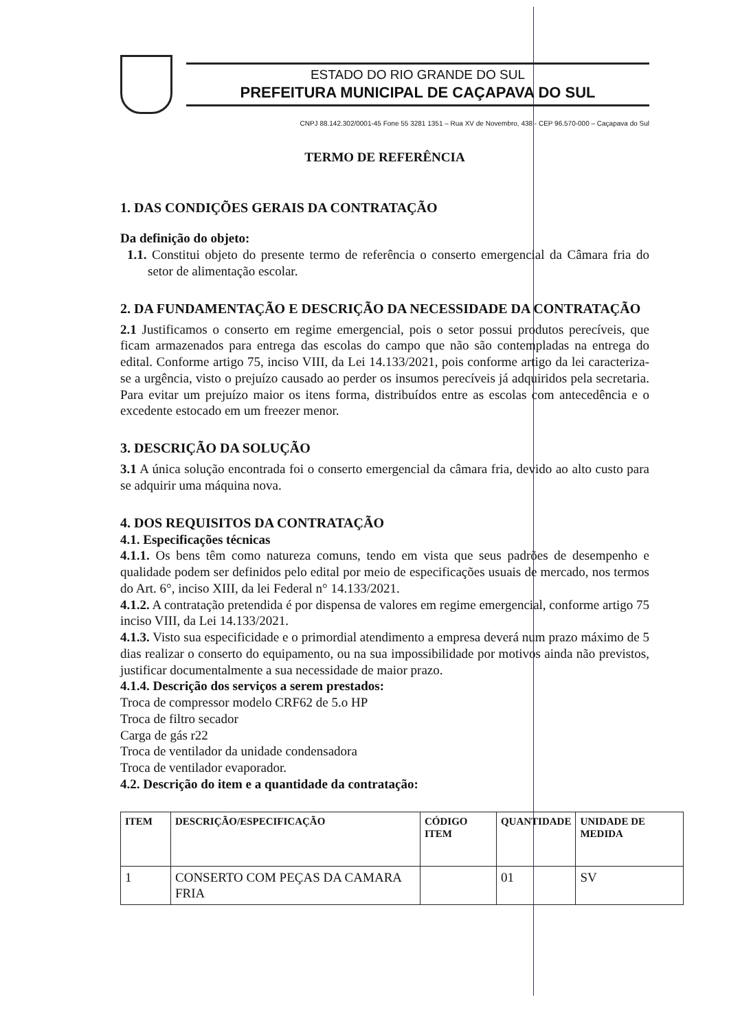ESTADO DO RIO GRANDE DO SUL
PREFEITURA MUNICIPAL DE CAÇAPAVA DO SUL
CNPJ 88.142.302/0001-45 Fone 55 3281 1351 – Rua XV de Novembro, 438 - CEP 96.570-000 – Caçapava do Sul
TERMO DE REFERÊNCIA
1. DAS CONDIÇÕES GERAIS DA CONTRATAÇÃO
Da definição do objeto:
1.1. Constitui objeto do presente termo de referência o conserto emergencial da Câmara fria do setor de alimentação escolar.
2. DA FUNDAMENTAÇÃO E DESCRIÇÃO DA NECESSIDADE DA CONTRATAÇÃO
2.1 Justificamos o conserto em regime emergencial, pois o setor possui produtos perecíveis, que ficam armazenados para entrega das escolas do campo que não são contempladas na entrega do edital. Conforme artigo 75, inciso VIII, da Lei 14.133/2021, pois conforme artigo da lei caracteriza-se a urgência, visto o prejuízo causado ao perder os insumos perecíveis já adquiridos pela secretaria. Para evitar um prejuízo maior os itens forma, distribuídos entre as escolas com antecedência e o excedente estocado em um freezer menor.
3. DESCRIÇÃO DA SOLUÇÃO
3.1 A única solução encontrada foi o conserto emergencial da câmara fria, devido ao alto custo para se adquirir uma máquina nova.
4. DOS REQUISITOS DA CONTRATAÇÃO
4.1. Especificações técnicas
4.1.1. Os bens têm como natureza comuns, tendo em vista que seus padrões de desempenho e qualidade podem ser definidos pelo edital por meio de especificações usuais de mercado, nos termos do Art. 6°, inciso XIII, da lei Federal n° 14.133/2021.
4.1.2. A contratação pretendida é por dispensa de valores em regime emergencial, conforme artigo 75 inciso VIII, da Lei 14.133/2021.
4.1.3. Visto sua especificidade e o primordial atendimento a empresa deverá num prazo máximo de 5 dias realizar o conserto do equipamento, ou na sua impossibilidade por motivos ainda não previstos, justificar documentalmente a sua necessidade de maior prazo.
4.1.4. Descrição dos serviços a serem prestados:
Troca de compressor modelo CRF62 de 5.o HP
Troca de filtro secador
Carga de gás r22
Troca de ventilador da unidade condensadora
Troca de ventilador evaporador.
4.2. Descrição do item e a quantidade da contratação:
| ITEM | DESCRIÇÃO/ESPECIFICAÇÃO | CÓDIGO ITEM | QUANTIDADE | UNIDADE DE MEDIDA |
| --- | --- | --- | --- | --- |
| 1 | CONSERTO COM PEÇAS DA CAMARA FRIA | | 01 | SV |